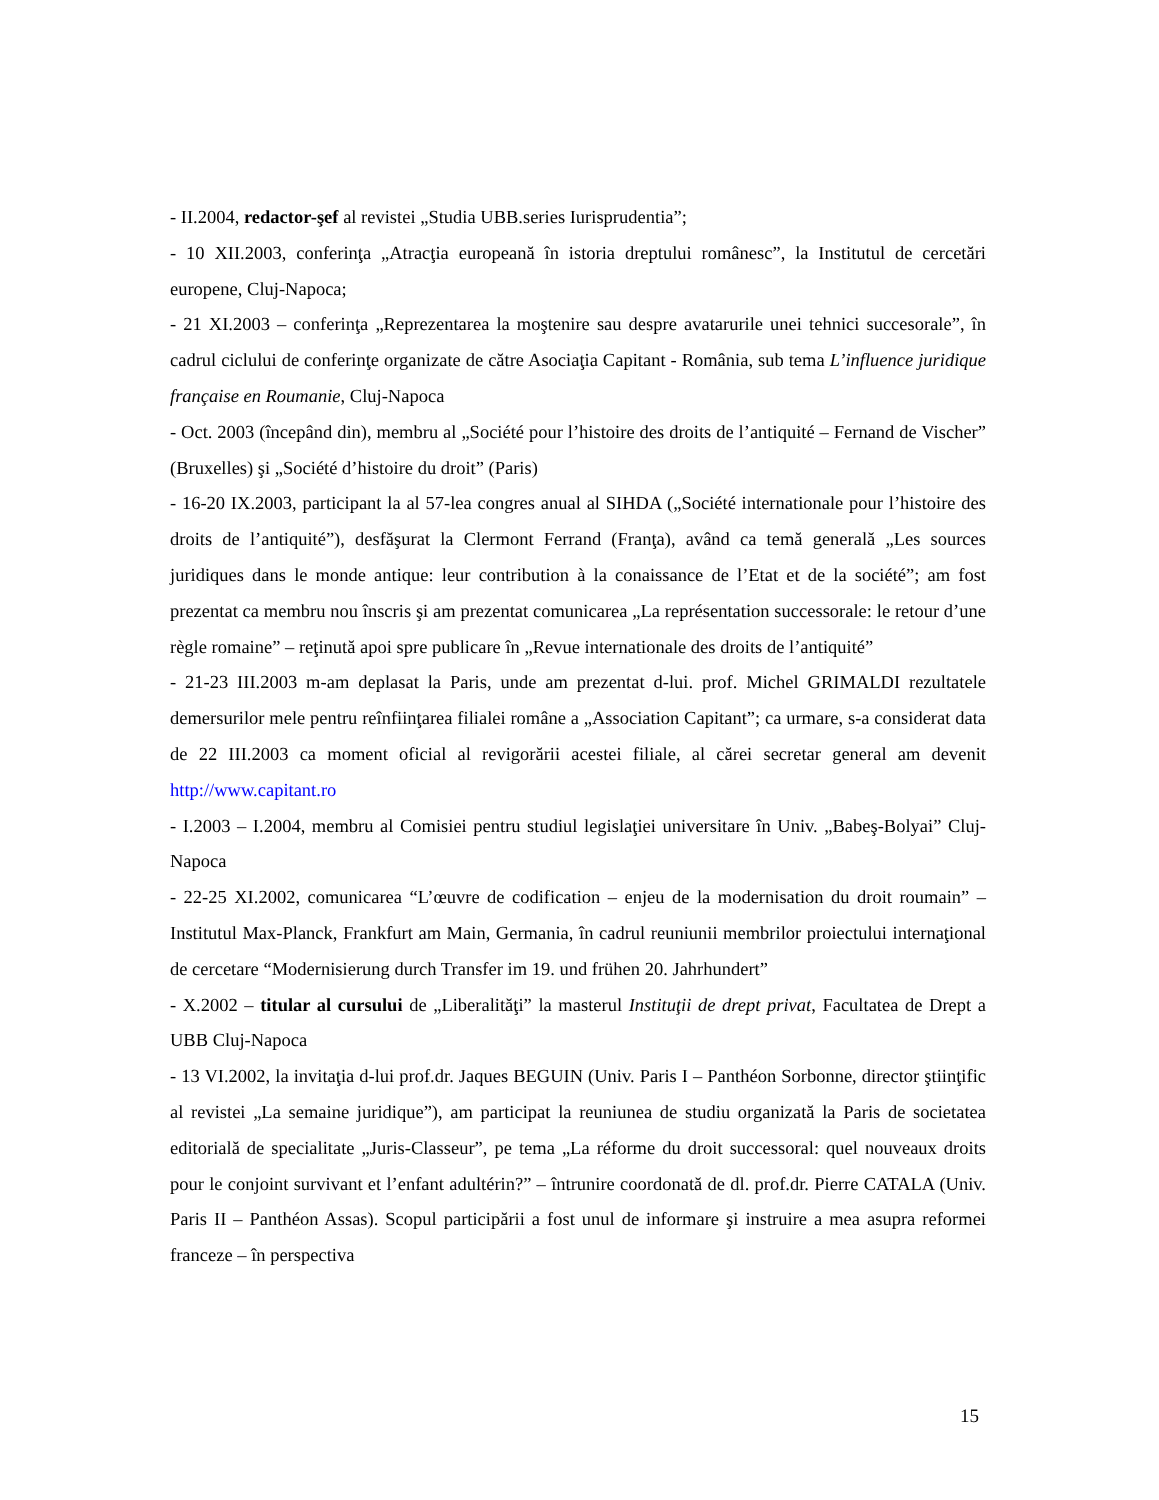- II.2004, redactor-şef al revistei „Studia UBB.series Iurisprudentia”;
- 10 XII.2003, conferinţa „Atracţia europeană în istoria dreptului românesc”, la Institutul de cercetări europene, Cluj-Napoca;
- 21 XI.2003 – conferinţa „Reprezentarea la moştenire sau despre avatarurile unei tehnici succesorale”, în cadrul ciclului de conferinţe organizate de către Asociaţia Capitant - România, sub tema L’influence juridique française en Roumanie, Cluj-Napoca
- Oct. 2003 (începând din), membru al „Société pour l’histoire des droits de l’antiquité – Fernand de Vischer” (Bruxelles) şi „Société d’histoire du droit” (Paris)
- 16-20 IX.2003, participant la al 57-lea congres anual al SIHDA („Société internationale pour l’histoire des droits de l’antiquité”), desfăşurat la Clermont Ferrand (Franţa), având ca temă generală „Les sources juridiques dans le monde antique: leur contribution à la conaissance de l’Etat et de la société”; am fost prezentat ca membru nou înscris şi am prezentat comunicarea „La représentation successorale: le retour d’une règle romaine” – reţinută apoi spre publicare în „Revue internationale des droits de l’antiquité”
- 21-23 III.2003 m-am deplasat la Paris, unde am prezentat d-lui. prof. Michel GRIMALDI rezultatele demersurilor mele pentru reînfiinţarea filialei române a „Association Capitant”; ca urmare, s-a considerat data de 22 III.2003 ca moment oficial al revigorării acestei filiale, al cărei secretar general am devenit http://www.capitant.ro
- I.2003 – I.2004, membru al Comisiei pentru studiul legislaţiei universitare în Univ. „Babeş-Bolyai” Cluj-Napoca
- 22-25 XI.2002, comunicarea “L’œuvre de codification – enjeu de la modernisation du droit roumain” – Institutul Max-Planck, Frankfurt am Main, Germania, în cadrul reuniunii membrilor proiectului internaţional de cercetare “Modernisierung durch Transfer im 19. und frühen 20. Jahrhundert”
- X.2002 – titular al cursului de „Liberalităţi” la masterul Instituţii de drept privat, Facultatea de Drept a UBB Cluj-Napoca
- 13 VI.2002, la invitaţia d-lui prof.dr. Jaques BEGUIN (Univ. Paris I – Panthéon Sorbonne, director ştiinţific al revistei „La semaine juridique”), am participat la reuniunea de studiu organizată la Paris de societatea editorială de specialitate „Juris-Classeur”, pe tema „La réforme du droit successoral: quel nouveaux droits pour le conjoint survivant et l’enfant adultérin?” – întrunire coordonată de dl. prof.dr. Pierre CATALA (Univ. Paris II – Panthéon Assas). Scopul participării a fost unul de informare şi instruire a mea asupra reformei franceze – în perspectiva
15